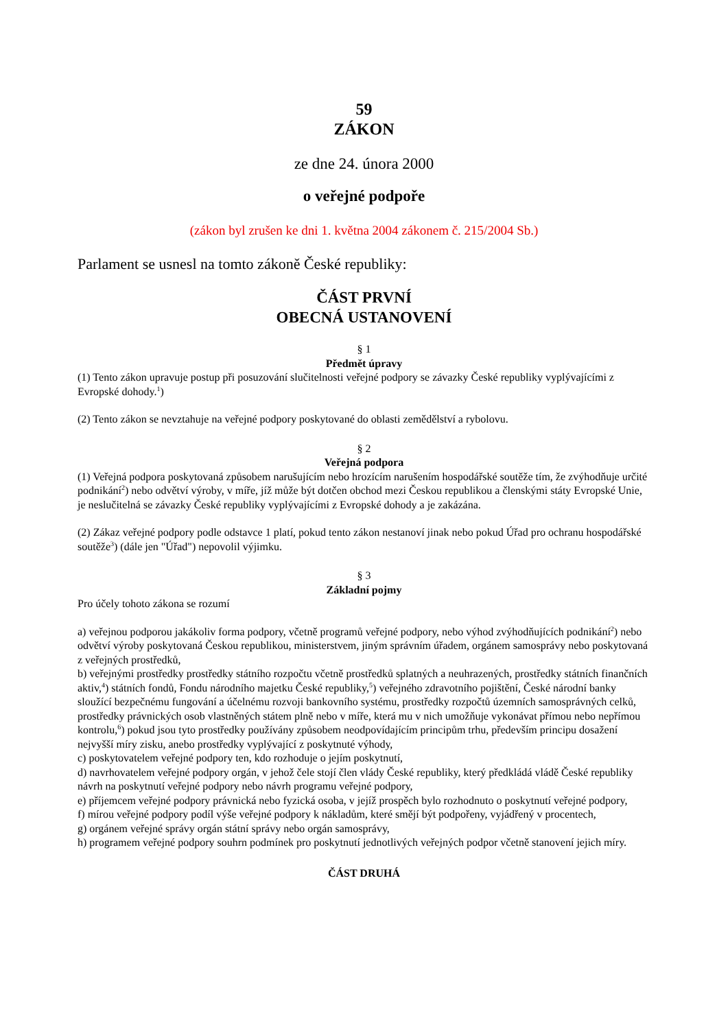59
ZÁKON
ze dne 24. února 2000
o veřejné podpoře
(zákon byl zrušen ke dni 1. května 2004 zákonem č. 215/2004 Sb.)
Parlament se usnesl na tomto zákoně České republiky:
ČÁST PRVNÍ
OBECNÁ USTANOVENÍ
§ 1
Předmět úpravy
(1) Tento zákon upravuje postup při posuzování slučitelnosti veřejné podpory se závazky České republiky vyplývajícími z Evropské dohody.<sup>1</sup>)
(2) Tento zákon se nevztahuje na veřejné podpory poskytované do oblasti zemědělství a rybolovu.
§ 2
Veřejná podpora
(1) Veřejná podpora poskytovaná způsobem narušujícím nebo hrozícím narušením hospodářské soutěže tím, že zvýhodňuje určité podnikání<sup>2</sup>) nebo odvětví výroby, v míře, jíž může být dotčen obchod mezi Českou republikou a členskými státy Evropské Unie, je neslučitelná se závazky České republiky vyplývajícími z Evropské dohody a je zakázána.
(2) Zákaz veřejné podpory podle odstavce 1 platí, pokud tento zákon nestanoví jinak nebo pokud Úřad pro ochranu hospodářské soutěže<sup>3</sup>) (dále jen "Úřad") nepovolil výjimku.
§ 3
Základní pojmy
Pro účely tohoto zákona se rozumí
a) veřejnou podporou jakákoliv forma podpory, včetně programů veřejné podpory, nebo výhod zvýhodňujících podnikání<sup>2</sup>) nebo odvětví výroby poskytovaná Českou republikou, ministerstvem, jiným správním úřadem, orgánem samosprávy nebo poskytovaná z veřejných prostředků,
b) veřejnými prostředky prostředky státního rozpočtu včetně prostředků splatných a neuhrazených, prostředky státních finančních aktiv,<sup>4</sup>) státních fondů, Fondu národního majetku České republiky,<sup>5</sup>) veřejného zdravotního pojištění, České národní banky sloužící bezpečnému fungování a účelnému rozvoji bankovního systému, prostředky rozpočtů územních samosprávných celků, prostředky právnických osob vlastněných státem plně nebo v míře, která mu v nich umožňuje vykonávat přímou nebo nepřímou kontrolu,<sup>6</sup>) pokud jsou tyto prostředky používány způsobem neodpovídajícím principům trhu, především principu dosažení nejvyšší míry zisku, anebo prostředky vyplývající z poskytnuté výhody,
c) poskytovatelem veřejné podpory ten, kdo rozhoduje o jejím poskytnutí,
d) navrhovatelem veřejné podpory orgán, v jehož čele stojí člen vlády České republiky, který předkládá vládě České republiky návrh na poskytnutí veřejné podpory nebo návrh programu veřejné podpory,
e) příjemcem veřejné podpory právnická nebo fyzická osoba, v jejíž prospěch bylo rozhodnuto o poskytnutí veřejné podpory,
f) mírou veřejné podpory podíl výše veřejné podpory k nákladům, které smějí být podpořeny, vyjádřený v procentech,
g) orgánem veřejné správy orgán státní správy nebo orgán samosprávy,
h) programem veřejné podpory souhrn podmínek pro poskytnutí jednotlivých veřejných podpor včetně stanovení jejich míry.
ČÁST DRUHÁ